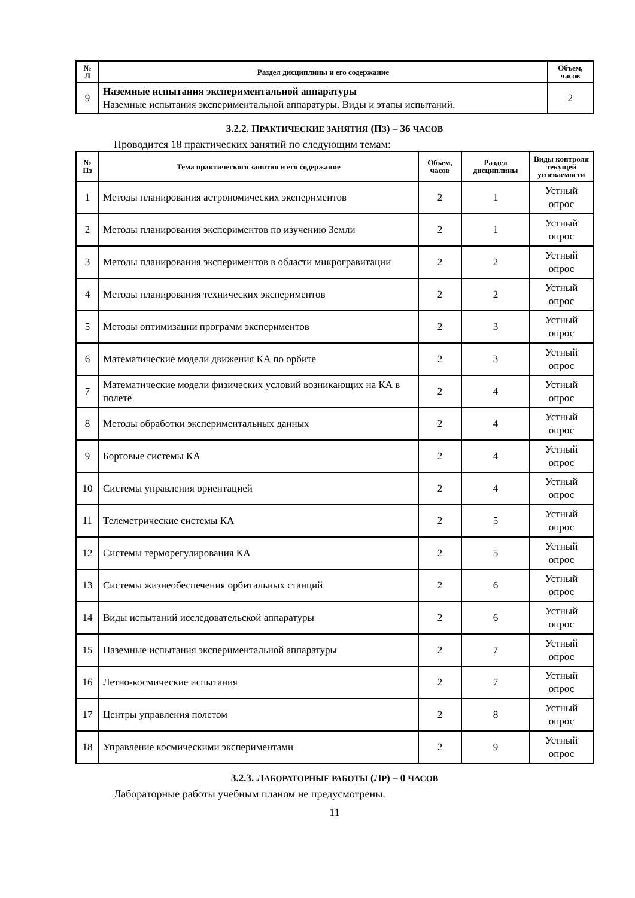| № Л | Раздел дисциплины и его содержание | Объем, часов |
| --- | --- | --- |
| 9 | Наземные испытания экспериментальной аппаратуры Наземные испытания экспериментальной аппаратуры. Виды и этапы испытаний. | 2 |
3.2.2. ПРАКТИЧЕСКИЕ ЗАНЯТИЯ (ПЗ) – 36 ЧАСОВ
Проводится 18 практических занятий по следующим темам:
| № Пз | Тема практического занятия и его содержание | Объем, часов | Раздел дисциплины | Виды контроля текущей успеваемости |
| --- | --- | --- | --- | --- |
| 1 | Методы планирования астрономических экспериментов | 2 | 1 | Устный опрос |
| 2 | Методы планирования экспериментов по изучению Земли | 2 | 1 | Устный опрос |
| 3 | Методы планирования экспериментов в области микрогравитации | 2 | 2 | Устный опрос |
| 4 | Методы планирования технических экспериментов | 2 | 2 | Устный опрос |
| 5 | Методы оптимизации программ экспериментов | 2 | 3 | Устный опрос |
| 6 | Математические модели движения КА по орбите | 2 | 3 | Устный опрос |
| 7 | Математические модели физических условий возникающих на КА в полете | 2 | 4 | Устный опрос |
| 8 | Методы обработки экспериментальных данных | 2 | 4 | Устный опрос |
| 9 | Бортовые системы КА | 2 | 4 | Устный опрос |
| 10 | Системы управления ориентацией | 2 | 4 | Устный опрос |
| 11 | Телеметрические системы КА | 2 | 5 | Устный опрос |
| 12 | Системы терморегулирования КА | 2 | 5 | Устный опрос |
| 13 | Системы жизнеобеспечения орбитальных станций | 2 | 6 | Устный опрос |
| 14 | Виды испытаний исследовательской аппаратуры | 2 | 6 | Устный опрос |
| 15 | Наземные испытания экспериментальной аппаратуры | 2 | 7 | Устный опрос |
| 16 | Летно-космические испытания | 2 | 7 | Устный опрос |
| 17 | Центры управления полетом | 2 | 8 | Устный опрос |
| 18 | Управление космическими экспериментами | 2 | 9 | Устный опрос |
3.2.3. ЛАБОРАТОРНЫЕ РАБОТЫ (ЛР) – 0 ЧАСОВ
Лабораторные работы учебным планом не предусмотрены.
11